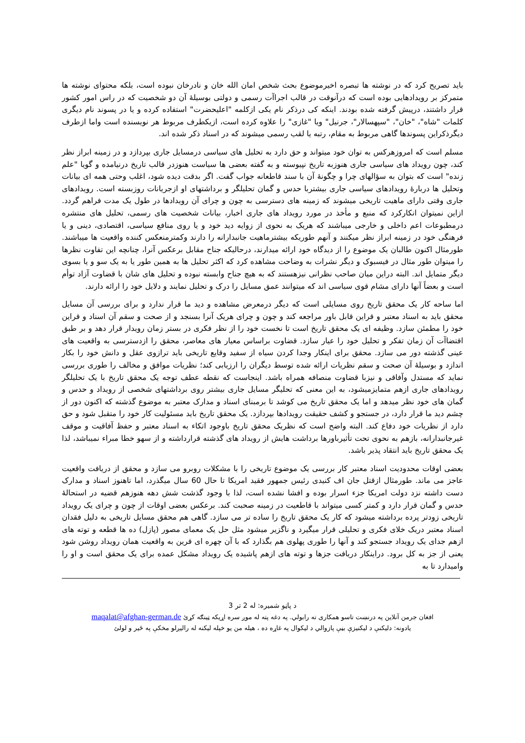باید تصریح کرد که در نوشته ها تبصره اخیرموضوع بحث شخص امان الله خان و نادرخان نبوده است، بلکه محتوای نوشته ها متمرکز بر رویدادهایی بوده است که درآنوقت در قالب اجراآت رسمی و دولتی بوسیلهٔ آن دو شخصیت که در راس امور کشور قرار داشتند، درپیش گرفته شده بودند. اینکه کی درذکر نام یکی ازکلمه "اعلیحضرت" استفاده کرده و یا در پسوند نام دیگری کلمات "شاه"، "خان"، "سپهسالار"، جرنیل" ویا "غازی" را علاوه کرده است، ازیکطرف مربوط هر نویسنده است واما ازطرف دیگرذکراین پسوندها گاهی مربوط به مقام، رتبه یا لقب رسمی میشوند که در اسناد ذکر شده اند.
مسلم است که امروزهرکس به توان خود میتواند و حق دارد به تحلیل های سیاسی درمسایل جاری بپردازد و در زمینه ابراز نظر کند، چون رویداد های سیاسی جاری هنوزبه تاریخ نپیوسته و به گفته بعضی ها سیاست هنوزدر قالب تاریخ درنیامده و گویا "علم زنده" است که بتوان به سؤالهای چرا و چگونهٔ آن با سند قاطعانه جواب گفت. اگر بدقت دیده شود، اغلب وحتی همه ای بیانات وتحلیل ها دربارهٔ رویدادهای سیاسی جاری بیشتربا حدس و گمان تحلیلگر و برداشتهای او ازجریانات روزبسته است. رویدادهای جاری وقتی دارای ماهیت تاریخی میشوند که زمینه های دسترسی به چون و چرای آن رویدادها در طول یک مدت فراهم گردد. ازاین نمیتوان انکارکرد که منبع و مأخذ در مورد رویداد های جاری اخبار، بیانات شخصیت های رسمی، تحلیل های منتشره درمطبوعات اعم داخلی و خارجی میباشند که هریک به نحوی از زوایه دید خود و یا روی منافع سیاسی، اقتصادی، دینی و یا فرهنگی خود در زمینه ابراز نظر میکنند و آنهم طوریکه بیشترماهیت جانبدارانه را دارند وکمترمنعکس کننده واقعیت ها میباشند. طورمثال اکنون طالبان یک موضوع را از دیدگاه خود ارائه میدارند، درحالیکه جناح مقابل برعکس آنرا، چنانچه این تفاوت نظرها را میتوان طور مثال در فیسبوک و دیگر نشرات به وضاحت مشاهده کرد که اکثر تحلیل ها به همین طور یا به یک سو و یا بسوی دیگر متمایل اند. البته دراین میان صاحب نظرانی نیزهستند که به هیچ جناح وابسته نبوده و تحلیل های شان با قضاوت آزاد توأم است و بعضاً آنها دارای مشام قوی سیاسی اند که میتوانند عمق مسایل را درک و تحلیل نمایند و دلایل خود را ارائه دارند.
اما ساحه کار یک محقق تاریخ روی مسایلی است که دیگر درمعرض مشاهده و دید ما قرار ندارد و برای بررسی آن مسایل محقق باید به اسناد معتبر و قراین قابل باور مراجعه کند و چون و چرای هریک آنرا بسنجد و از صحت و سقم آن اسناد و قراین خود را مطمئن سازد. وظیفه ای یک محقق تاریخ است تا نخست خود را از نظر فکری در بستر زمان رویدار قرار دهد و بر طبق اقتضاآت آن زمان تفکر و تحلیل خود را عیار سازد. قضاوت براساس معیار های معاصر، محقق را ازدسترسی به واقعیت های عینی گذشته دور می سازد. محقق برای اینکار وجدا کردن سیاه از سفید وقایع تاریخی باید ترازوی عقل و دانش خود را بکار اندازد و بوسیلهٔ آن صحت و سقم نظریات ارائه شده توسط دیگران را ارزیابی کند؛ نظریات موافق و مخالف را طوری بررسی نماید که مستدل وآفاقی و نیزبا قضاوت منصافه همراه باشد. اینجاست که نقطه عطف توجه یک محقق تاریخ با یک تحلیلگر رویدادهای جاری ازهم متمایزمیشود، به این معنی که تحلیگر مسایل جاری بیشتر روی برداشتهای شخصی از رویداد و حدس و گمان های خود نظر میدهد و اما یک محقق تاریخ می کوشد تا برمبنای اسناد و مدارک معتبر به موضوع گذشته که اکنون دور از چشم دید ما قرار دارد، در جستجو و کشف حقیقت رویدادها بپردازد. یک محقق تاریخ باید مسئولیت کار خود را متقبل شود و حق دارد از نظریات خود دفاع کند. البته واضح است که نظریک محقق تاریخ باوجود اتکاء به اسناد معتبر و حفظ آفاقیت و موقف غیرجانبدارانه، بازهم به نحوی تحت تأثیرباورها برداشت هایش از رویداد های گذشته قرارداشته و از سهو خطا مبراء نمیباشد، لذا یک محقق تاریخ باید انتقاد پذیر باشد.
بعضی اوقات محدودیت اسناد معتبر کار بررسی یک موضوع تاریخی را با مشکلات روبرو می سازد و محقق از دریافت واقعیت عاجز می ماند. طورمثال ازقتل جان اف کنیدی رئیس جمهور فقید امریکا تا حال 60 سال میگذرد، اما تاهنوز اسناد و مدارک دست داشته نزد دولت امریکا جزء اسرار بوده و افشا نشده است، لذا با وجود گذشت شش دهه هنوزهم قضیه در استحالهٔ حدس و گمان قرار دارد و کمتر کسی میتواند با قاطعیت در زمینه صحبت کند. برعکس بعضی اوقات از چون و چرای یک رویداد تاریخی زودتر پرده برداشته میشود که کار یک محقق تاریخ را ساده تر می سازد. گاهی هم محقق مسایل تاریخی به دلیل فقدان اسناد معتبر دریک خلای فکری و تحلیلی قرار میگیرد و ناگزیر میشود مثل حل یک معمای مصور (پازل) ده ها قطعه و توته های ازهم جدای یک رویداد جستجو کند و آنها را طوری پهلوی هم بگذارد که با آن چهره ای قرین به واقعیت همان رویداد روشن شود یعنی از جز به کل برود. دراینکار دریافت جزها و توته های ازهم پاشیده یک رویداد مشکل عمده برای یک محقق است و او را وامیدارد تا به
د پاڼو شمیره: له 2 تر 3
افغان جرمن آنلاین په درنښت تاسو همکاری ته رابولي. په دغه پته له موږ سره اړیکه ټینګه کړئ maqalat@afghan-german.de
یادونه: دلیکنې د لیکنیزې بڼې پازوالي د لیکوال په غاړه ده ، هیله من یو خپله لیکنه له رالیږلو مخکې په ځیر و لولئ